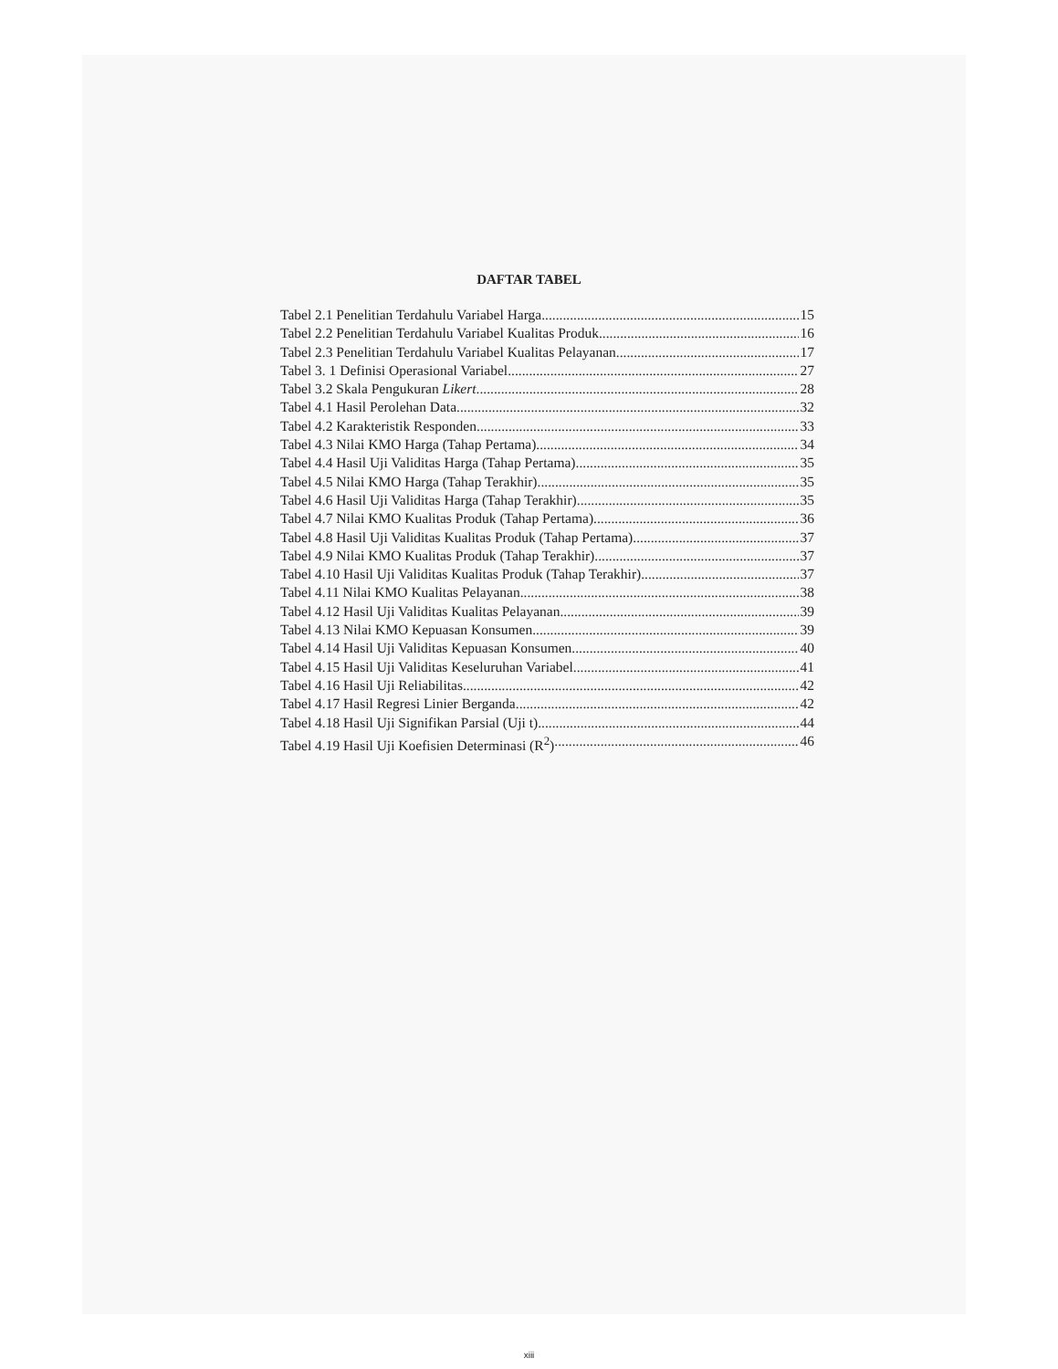DAFTAR TABEL
Tabel 2.1 Penelitian Terdahulu Variabel Harga 15
Tabel 2.2 Penelitian Terdahulu Variabel Kualitas Produk 16
Tabel 2.3 Penelitian Terdahulu Variabel Kualitas Pelayanan 17
Tabel 3. 1 Definisi Operasional Variabel 27
Tabel 3.2 Skala Pengukuran Likert 28
Tabel 4.1 Hasil Perolehan Data 32
Tabel 4.2 Karakteristik Responden 33
Tabel 4.3 Nilai KMO Harga (Tahap Pertama) 34
Tabel 4.4 Hasil Uji Validitas Harga (Tahap Pertama) 35
Tabel 4.5 Nilai KMO Harga (Tahap Terakhir) 35
Tabel 4.6 Hasil Uji Validitas Harga (Tahap Terakhir) 35
Tabel 4.7 Nilai KMO Kualitas Produk (Tahap Pertama) 36
Tabel 4.8 Hasil Uji Validitas Kualitas Produk (Tahap Pertama) 37
Tabel 4.9 Nilai KMO Kualitas Produk (Tahap Terakhir) 37
Tabel 4.10 Hasil Uji Validitas Kualitas Produk (Tahap Terakhir) 37
Tabel 4.11 Nilai KMO Kualitas Pelayanan 38
Tabel 4.12 Hasil Uji Validitas Kualitas Pelayanan 39
Tabel 4.13 Nilai KMO Kepuasan Konsumen 39
Tabel 4.14 Hasil Uji Validitas Kepuasan Konsumen 40
Tabel 4.15 Hasil Uji Validitas Keseluruhan Variabel 41
Tabel 4.16 Hasil Uji Reliabilitas 42
Tabel 4.17 Hasil Regresi Linier Berganda 42
Tabel 4.18 Hasil Uji Signifikan Parsial (Uji t) 44
Tabel 4.19 Hasil Uji Koefisien Determinasi (R<sup>2</sup>) 46
xiii